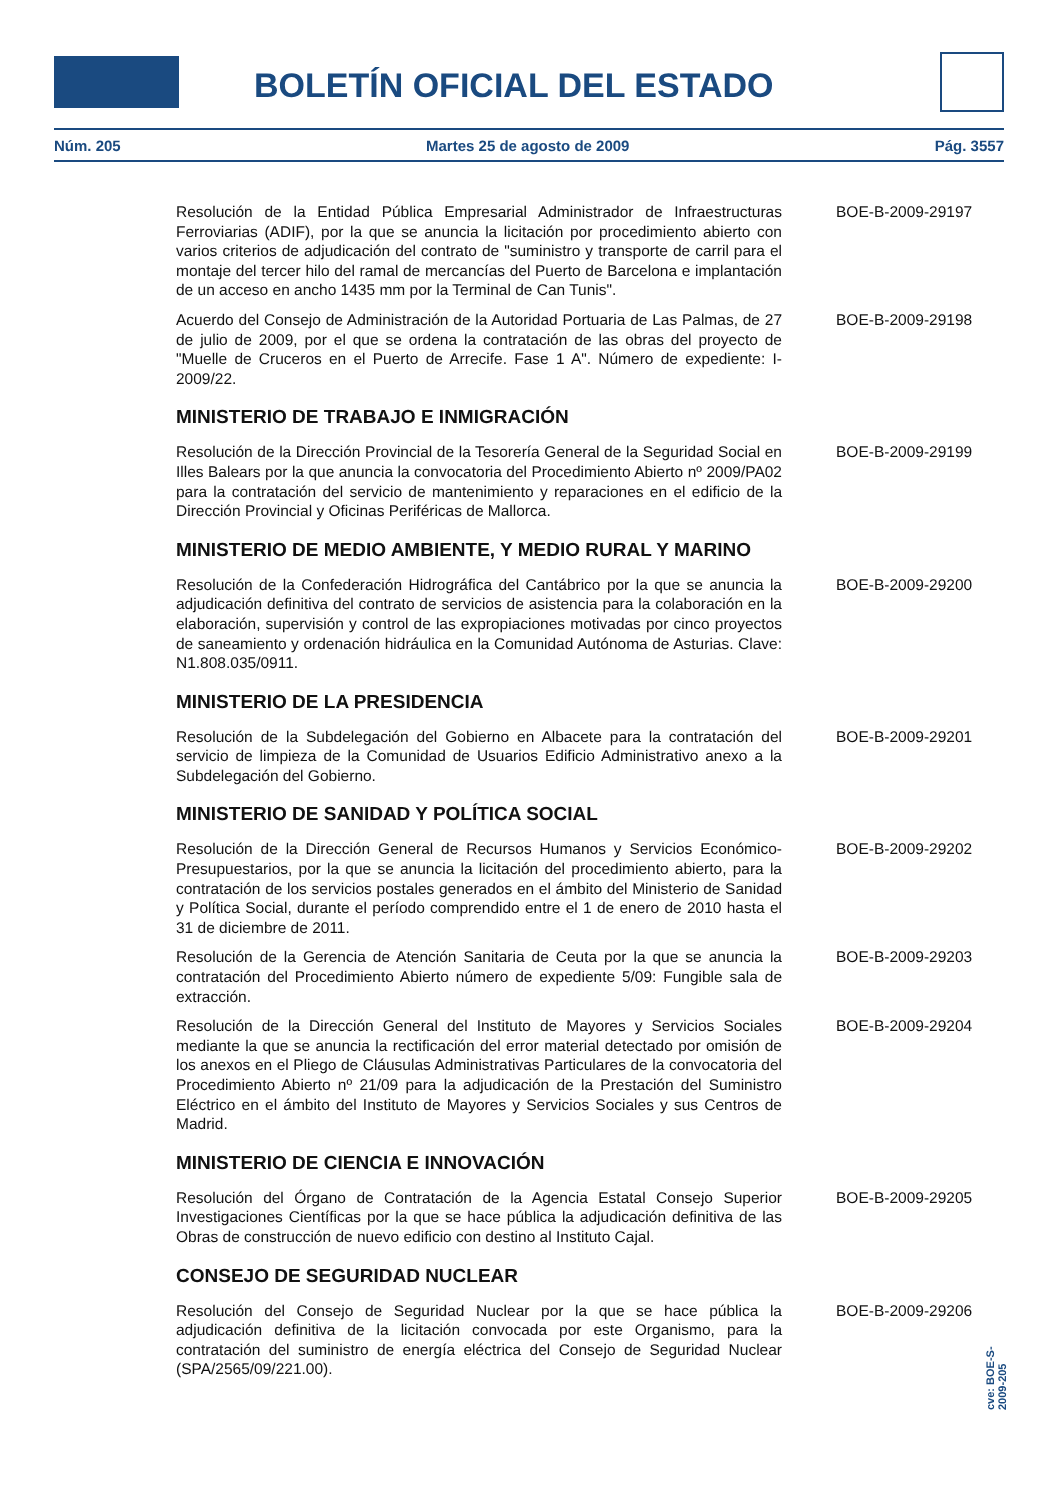BOLETÍN OFICIAL DEL ESTADO
Núm. 205 Martes 25 de agosto de 2009 Pág. 3557
Resolución de la Entidad Pública Empresarial Administrador de Infraestructuras Ferroviarias (ADIF), por la que se anuncia la licitación por procedimiento abierto con varios criterios de adjudicación del contrato de "suministro y transporte de carril para el montaje del tercer hilo del ramal de mercancías del Puerto de Barcelona e implantación de un acceso en ancho 1435 mm por la Terminal de Can Tunis".
BOE-B-2009-29197
Acuerdo del Consejo de Administración de la Autoridad Portuaria de Las Palmas, de 27 de julio de 2009, por el que se ordena la contratación de las obras del proyecto de "Muelle de Cruceros en el Puerto de Arrecife. Fase 1 A". Número de expediente: I-2009/22.
BOE-B-2009-29198
MINISTERIO DE TRABAJO E INMIGRACIÓN
Resolución de la Dirección Provincial de la Tesorería General de la Seguridad Social en Illes Balears por la que anuncia la convocatoria del Procedimiento Abierto nº 2009/PA02 para la contratación del servicio de mantenimiento y reparaciones en el edificio de la Dirección Provincial y Oficinas Periféricas de Mallorca.
BOE-B-2009-29199
MINISTERIO DE MEDIO AMBIENTE, Y MEDIO RURAL Y MARINO
Resolución de la Confederación Hidrográfica del Cantábrico por la que se anuncia la adjudicación definitiva del contrato de servicios de asistencia para la colaboración en la elaboración, supervisión y control de las expropiaciones motivadas por cinco proyectos de saneamiento y ordenación hidráulica en la Comunidad Autónoma de Asturias. Clave: N1.808.035/0911.
BOE-B-2009-29200
MINISTERIO DE LA PRESIDENCIA
Resolución de la Subdelegación del Gobierno en Albacete para la contratación del servicio de limpieza de la Comunidad de Usuarios Edificio Administrativo anexo a la Subdelegación del Gobierno.
BOE-B-2009-29201
MINISTERIO DE SANIDAD Y POLÍTICA SOCIAL
Resolución de la Dirección General de Recursos Humanos y Servicios Económico-Presupuestarios, por la que se anuncia la licitación del procedimiento abierto, para la contratación de los servicios postales generados en el ámbito del Ministerio de Sanidad y Política Social, durante el período comprendido entre el 1 de enero de 2010 hasta el 31 de diciembre de 2011.
BOE-B-2009-29202
Resolución de la Gerencia de Atención Sanitaria de Ceuta por la que se anuncia la contratación del Procedimiento Abierto número de expediente 5/09: Fungible sala de extracción.
BOE-B-2009-29203
Resolución de la Dirección General del Instituto de Mayores y Servicios Sociales mediante la que se anuncia la rectificación del error material detectado por omisión de los anexos en el Pliego de Cláusulas Administrativas Particulares de la convocatoria del Procedimiento Abierto nº 21/09 para la adjudicación de la Prestación del Suministro Eléctrico en el ámbito del Instituto de Mayores y Servicios Sociales y sus Centros de Madrid.
BOE-B-2009-29204
MINISTERIO DE CIENCIA E INNOVACIÓN
Resolución del Órgano de Contratación de la Agencia Estatal Consejo Superior Investigaciones Científicas por la que se hace pública la adjudicación definitiva de las Obras de construcción de nuevo edificio con destino al Instituto Cajal.
BOE-B-2009-29205
CONSEJO DE SEGURIDAD NUCLEAR
Resolución del Consejo de Seguridad Nuclear por la que se hace pública la adjudicación definitiva de la licitación convocada por este Organismo, para la contratación del suministro de energía eléctrica del Consejo de Seguridad Nuclear (SPA/2565/09/221.00).
BOE-B-2009-29206
cve: BOE-S-2009-205